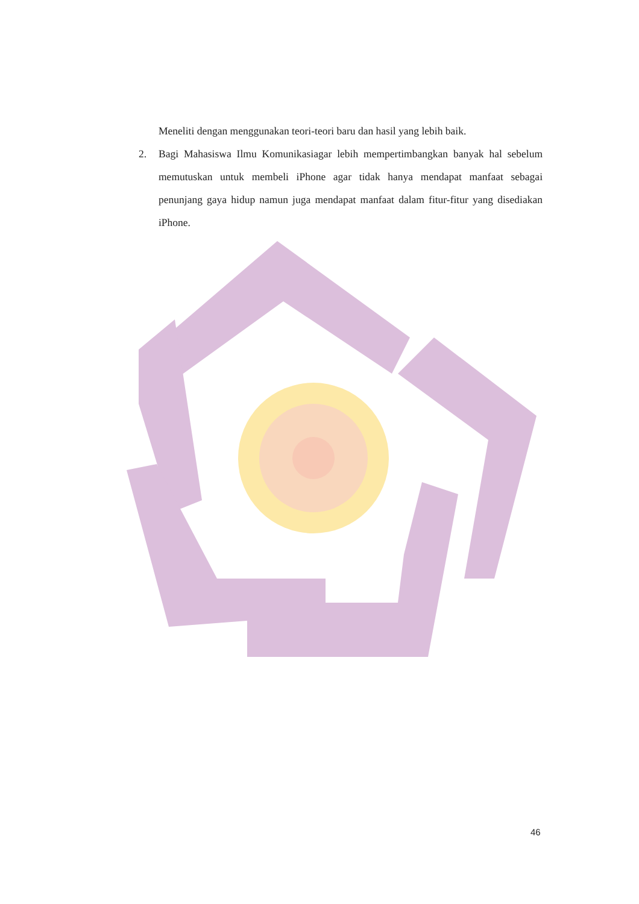Meneliti dengan menggunakan teori-teori baru dan hasil yang lebih baik.
2. Bagi Mahasiswa Ilmu Komunikasiagar lebih mempertimbangkan banyak hal sebelum memutuskan untuk membeli iPhone agar tidak hanya mendapat manfaat sebagai penunjang gaya hidup namun juga mendapat manfaat dalam fitur-fitur yang disediakan iPhone.
46